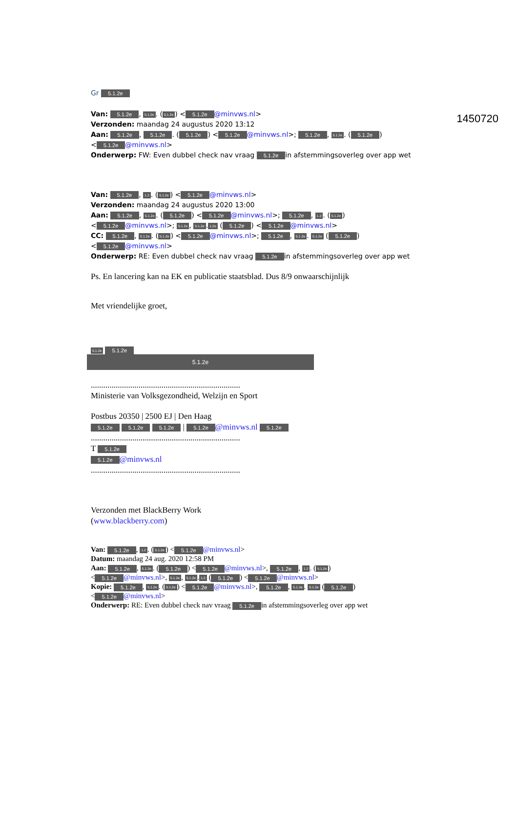1450720
Gr 5.1.2e
Van: 5.1.2e, 5.1.2e. (5.1.2e) < 5.1.2e @minvws.nl>
Verzonden: maandag 24 augustus 2020 13:12
Aan: 5.1.2e, 5.1.2e. (5.1.2e) < 5.1.2e @minvws.nl>; 5.1.2e, 5.1.2e. (5.1.2e)
< 5.1.2e @minvws.nl>
Onderwerp: FW: Even dubbel check nav vraag 5.1.2e in afstemmingsoverleg over app wet
Van: 5.1.2e, 1.2. (5.1.2e) < 5.1.2e @minvws.nl>
Verzonden: maandag 24 augustus 2020 13:00
Aan: 5.1.2e, 5.1.2e. (5.1.2e) < 5.1.2e @minvws.nl>; 5.1.2e, 1.2. (5.1.2e)
< 5.1.2e @minvws.nl>; 5.1.2e, 5.1.2e. 1.2e (5.1.2e) < 5.1.2e @minvws.nl>
CC: 5.1.2e, 5.1.2e. (5.1.2e) < 5.1.2e @minvws.nl>; 5.1.2e, 5.1.2e. 5.1.2e (5.1.2e)
< 5.1.2e @minvws.nl>
Onderwerp: RE: Even dubbel check nav vraag 5.1.2e in afstemmingsoverleg over app wet
Ps. En lancering kan na EK en publicatie staatsblad. Dus 8/9 onwaarschijnlijk
Met vriendelijke groet,
5.1.2e 5.1.2e
5.1.2e
........................................................................
Ministerie van Volksgezondheid, Welzijn en Sport
Postbus 20350 | 2500 EJ | Den Haag
5.1.2e 5.1.2e 5.1.2e | 5.1.2e @minvws.nl 5.1.2e
........................................................................
T 5.1.2e
5.1.2e @minvws.nl
........................................................................
Verzonden met BlackBerry Work
(www.blackberry.com)
Van: 5.1.2e, 1.2. (5.1.2e) < 5.1.2e @minvws.nl>
Datum: maandag 24 aug. 2020 12:58 PM
Aan: 5.1.2e, 5.1.2e. (5.1.2e) < 5.1.2e @minvws.nl>, 5.1.2e, 1.2. (5.1.2e)
< 5.1.2e @minvws.nl>, 5.1.2e, 5.1.2e. 1.2 (5.1.2e) < 5.1.2e @minvws.nl>
Kopie: 5.1.2e, 5.1.2e. (5.1.2e) < 5.1.2e @minvws.nl>, 5.1.2e, 5.1.2e. 5.1.2e (5.1.2e)
< 5.1.2e @minvws.nl>
Onderwerp: RE: Even dubbel check nav vraag 5.1.2e in afstemmingsoverleg over app wet